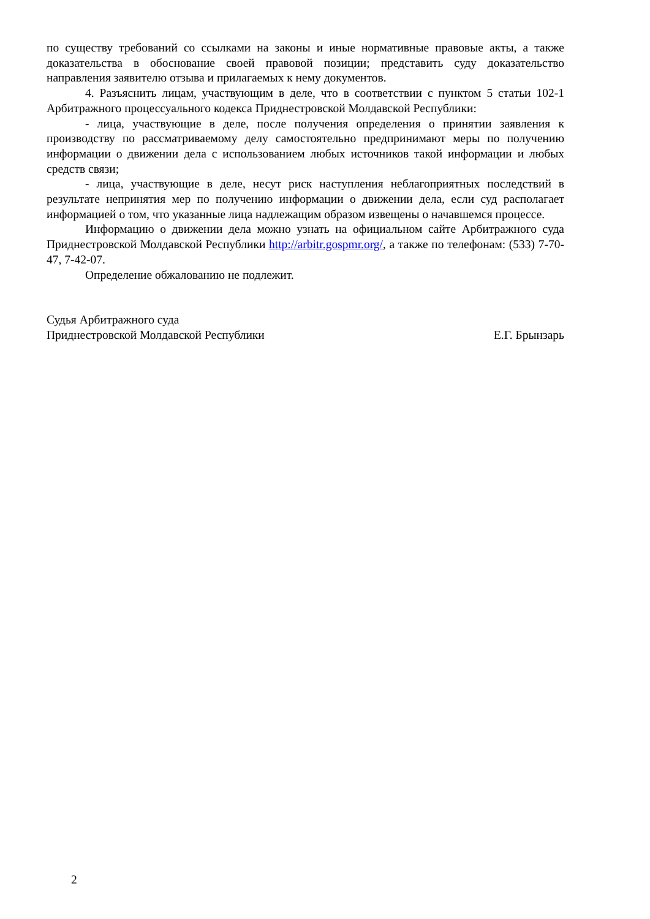по существу требований со ссылками на законы и иные нормативные правовые акты, а также доказательства в обоснование своей правовой позиции; представить суду доказательство направления заявителю отзыва и прилагаемых к нему документов.
4. Разъяснить лицам, участвующим в деле, что в соответствии с пунктом 5 статьи 102-1 Арбитражного процессуального кодекса Приднестровской Молдавской Республики:
- лица, участвующие в деле, после получения определения о принятии заявления к производству по рассматриваемому делу самостоятельно предпринимают меры по получению информации о движении дела с использованием любых источников такой информации и любых средств связи;
- лица, участвующие в деле, несут риск наступления неблагоприятных последствий в результате непринятия мер по получению информации о движении дела, если суд располагает информацией о том, что указанные лица надлежащим образом извещены о начавшемся процессе.
Информацию о движении дела можно узнать на официальном сайте Арбитражного суда Приднестровской Молдавской Республики http://arbitr.gospmr.org/, а также по телефонам: (533) 7-70-47, 7-42-07.
Определение обжалованию не подлежит.
Судья Арбитражного суда
Приднестровской Молдавской Республики
Е.Г. Брынзарь
2